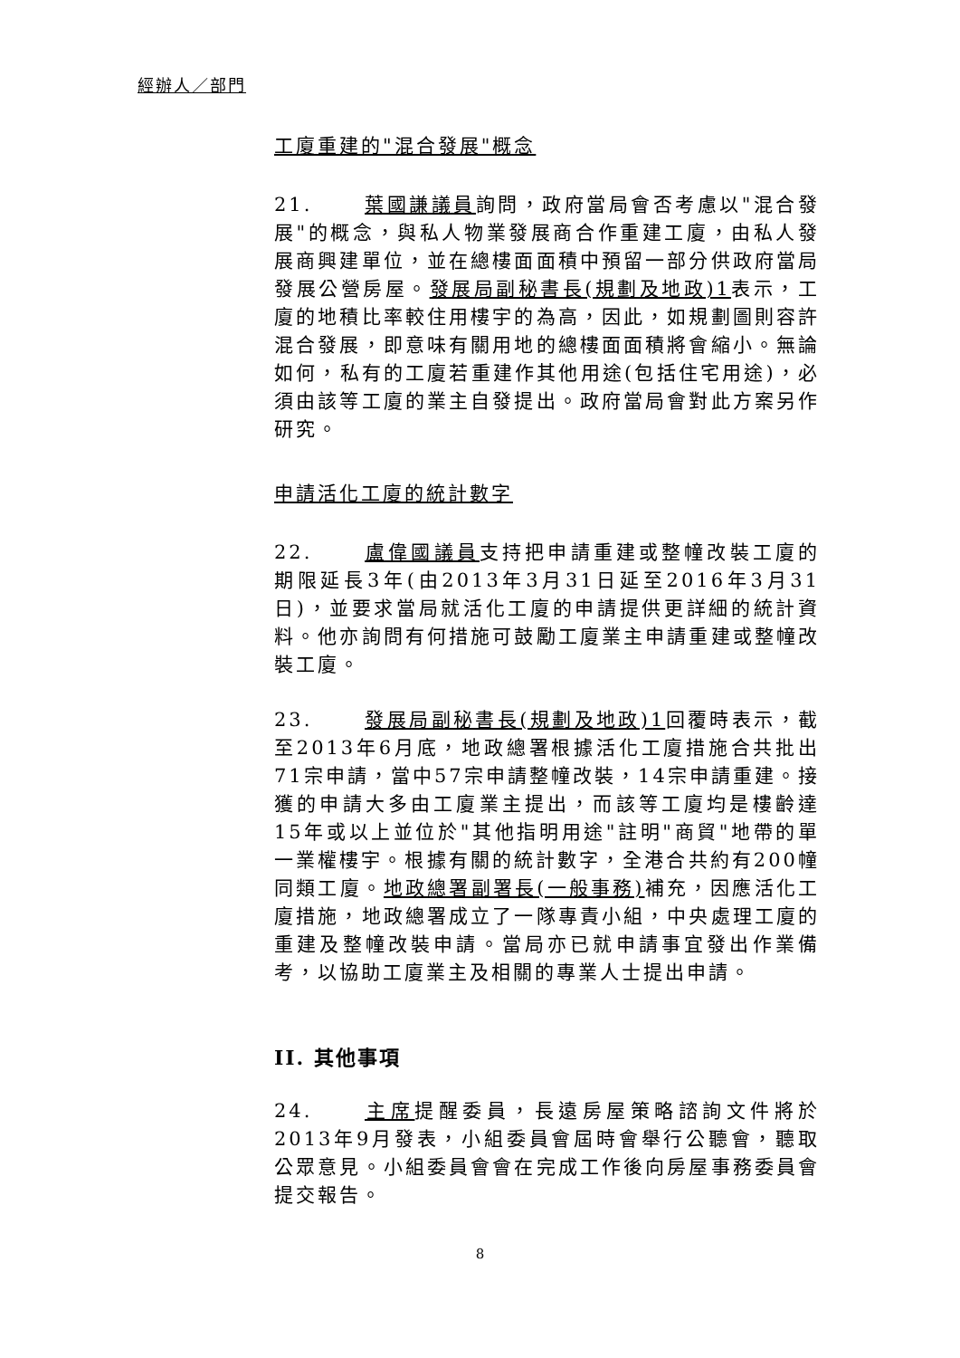經辦人／部門
工廈重建的"混合發展"概念
21. 葉國謙議員詢問，政府當局會否考慮以"混合發展"的概念，與私人物業發展商合作重建工廈，由私人發展商興建單位，並在總樓面面積中預留一部分供政府當局發展公營房屋。發展局副秘書長(規劃及地政)1表示，工廈的地積比率較住用樓宇的為高，因此，如規劃圖則容許混合發展，即意味有關用地的總樓面面積將會縮小。無論如何，私有的工廈若重建作其他用途(包括住宅用途)，必須由該等工廈的業主自發提出。政府當局會對此方案另作研究。
申請活化工廈的統計數字
22. 盧偉國議員支持把申請重建或整幢改裝工廈的期限延長3年(由2013年3月31日延至2016年3月31日)，並要求當局就活化工廈的申請提供更詳細的統計資料。他亦詢問有何措施可鼓勵工廈業主申請重建或整幢改裝工廈。
23. 發展局副秘書長(規劃及地政)1回覆時表示，截至2013年6月底，地政總署根據活化工廈措施合共批出71宗申請，當中57宗申請整幢改裝，14宗申請重建。接獲的申請大多由工廈業主提出，而該等工廈均是樓齡達15年或以上並位於"其他指明用途"註明"商貿"地帶的單一業權樓宇。根據有關的統計數字，全港合共約有200幢同類工廈。地政總署副署長(一般事務) 補充，因應活化工廈措施，地政總署成立了一隊專責小組，中央處理工廈的重建及整幢改裝申請。當局亦已就申請事宜發出作業備考，以協助工廈業主及相關的專業人士提出申請。
II. 其他事項
24. 主席提醒委員，長遠房屋策略諮詢文件將於2013年9月發表，小組委員會屆時會舉行公聽會，聽取公眾意見。小組委員會會在完成工作後向房屋事務委員會提交報告。
8